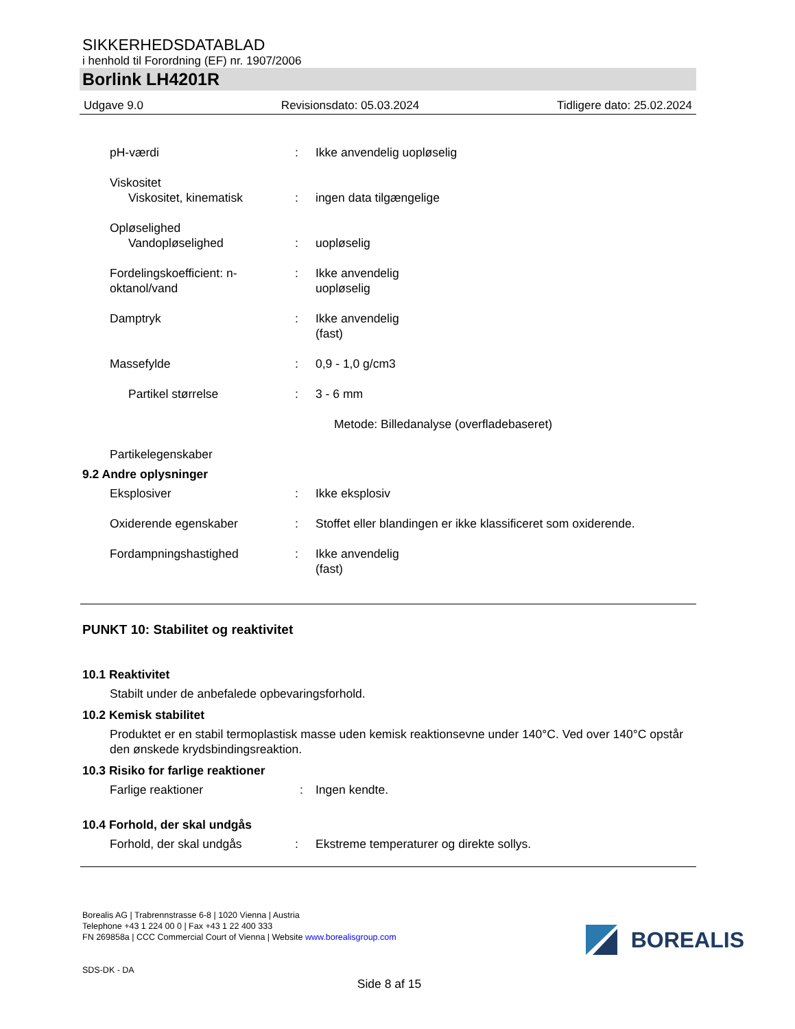SIKKERHEDSDATABLAD
i henhold til Forordning (EF) nr. 1907/2006
Borlink LH4201R
Udgave 9.0 Revisionsdato: 05.03.2024 Tidligere dato: 25.02.2024
pH-værdi : Ikke anvendelig uopløselig
Viskositet
Viskositet, kinematisk
:
ingen data tilgængelige
Opløselighed
Vandopløselighed
:
uopløselig
Fordelingskoefficient: n-oktanol/vand
: Ikke anvendelig
uopløselig
Damptryk : Ikke anvendelig
(fast)
Massefylde : 0,9 - 1,0 g/cm3
Partikel størrelse : 3 - 6 mm
Metode: Billedanalyse (overfladebaseret)
Partikelegenskaber
9.2 Andre oplysninger
Eksplosiver : Ikke eksplosiv
Oxiderende egenskaber : Stoffet eller blandingen er ikke klassificeret som oxiderende.
Fordampningshastighed : Ikke anvendelig
(fast)
PUNKT 10: Stabilitet og reaktivitet
10.1 Reaktivitet
Stabilt under de anbefalede opbevaringsforhold.
10.2 Kemisk stabilitet
Produktet er en stabil termoplastisk masse uden kemisk reaktionsevne under 140°C. Ved over 140°C opstår den ønskede krydsbindingsreaktion.
10.3 Risiko for farlige reaktioner
Farlige reaktioner : Ingen kendte.
10.4 Forhold, der skal undgås
Forhold, der skal undgås : Ekstreme temperaturer og direkte sollys.
Borealis AG | Trabrennstrasse 6-8 | 1020 Vienna | Austria
Telephone +43 1 224 00 0 | Fax +43 1 22 400 333
FN 269858a | CCC Commercial Court of Vienna | Website www.borealisgroup.com
SDS-DK - DA
Side 8 af 15
BOREALIS